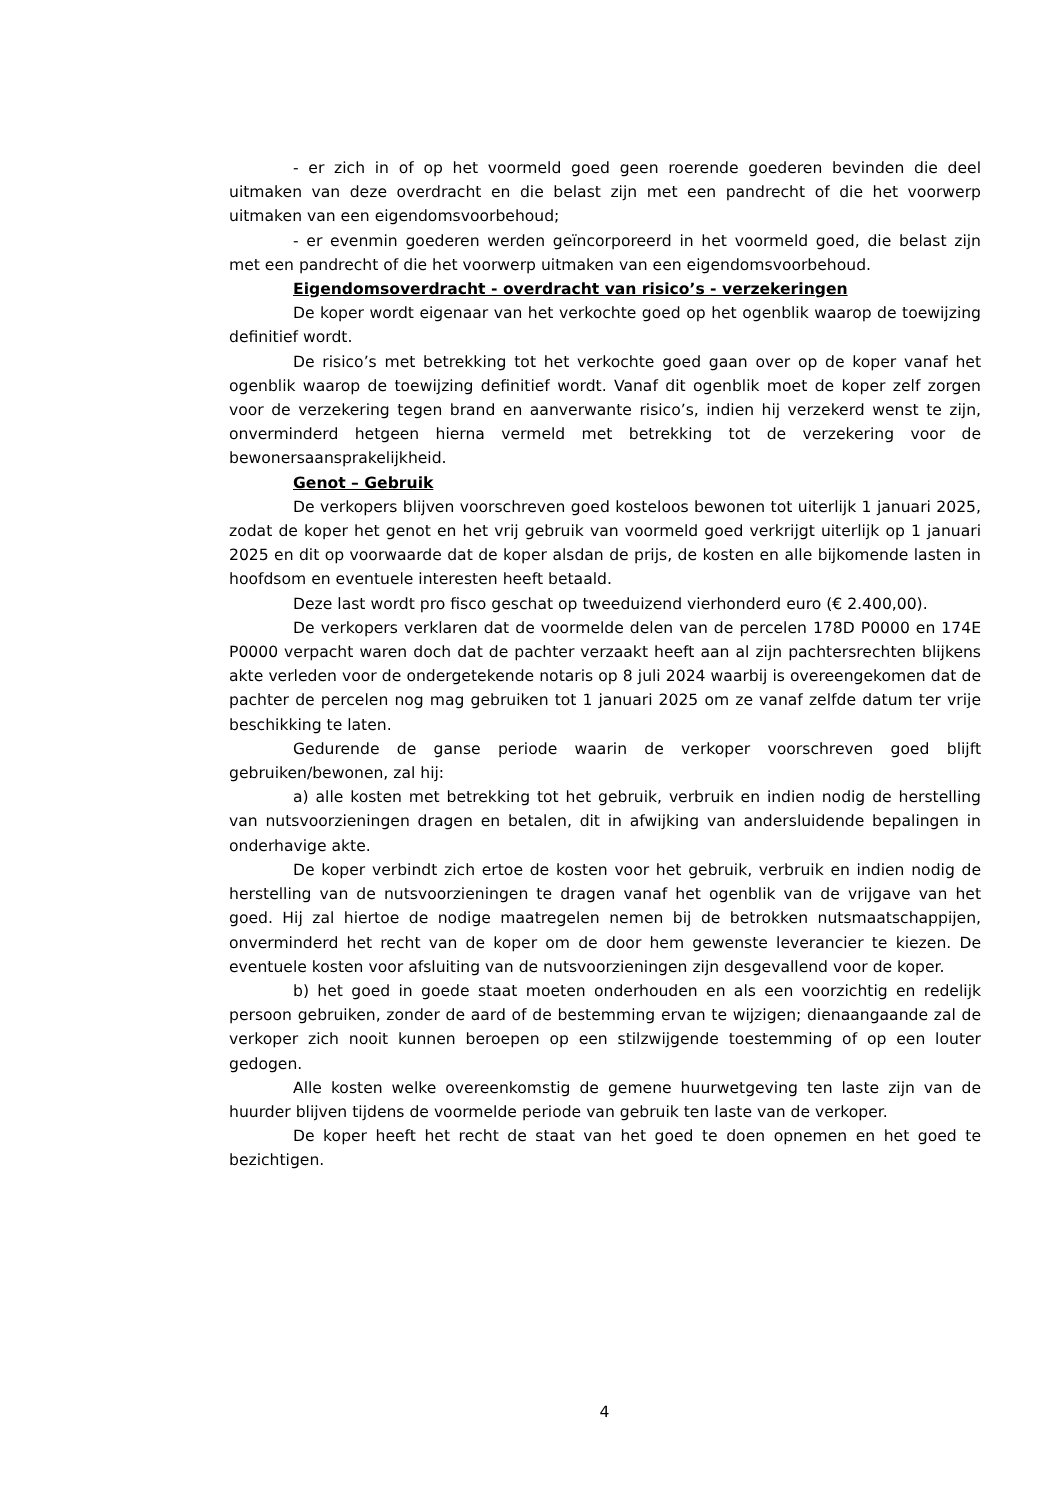- er zich in of op het voormeld goed geen roerende goederen bevinden die deel uitmaken van deze overdracht en die belast zijn met een pandrecht of die het voorwerp uitmaken van een eigendomsvoorbehoud;
- er evenmin goederen werden geïncorporeerd in het voormeld goed, die belast zijn met een pandrecht of die het voorwerp uitmaken van een eigendomsvoorbehoud.
Eigendomsoverdracht - overdracht van risico’s - verzekeringen
De koper wordt eigenaar van het verkochte goed op het ogenblik waarop de toewijzing definitief wordt.
De risico’s met betrekking tot het verkochte goed gaan over op de koper vanaf het ogenblik waarop de toewijzing definitief wordt. Vanaf dit ogenblik moet de koper zelf zorgen voor de verzekering tegen brand en aanverwante risico’s, indien hij verzekerd wenst te zijn, onverminderd hetgeen hierna vermeld met betrekking tot de verzekering voor de bewonersaansprakelijkheid.
Genot – Gebruik
De verkopers blijven voorschreven goed kosteloos bewonen tot uiterlijk 1 januari 2025, zodat de koper het genot en het vrij gebruik van voormeld goed verkrijgt uiterlijk op 1 januari 2025 en dit op voorwaarde dat de koper alsdan de prijs, de kosten en alle bijkomende lasten in hoofdsom en eventuele interesten heeft betaald.
Deze last wordt pro fisco geschat op tweeduizend vierhonderd euro (€ 2.400,00).
De verkopers verklaren dat de voormelde delen van de percelen 178D P0000 en 174E P0000 verpacht waren doch dat de pachter verzaakt heeft aan al zijn pachtersrechten blijkens akte verleden voor de ondergetekende notaris op 8 juli 2024 waarbij is overeengekomen dat de pachter de percelen nog mag gebruiken tot 1 januari 2025 om ze vanaf zelfde datum ter vrije beschikking te laten.
Gedurende de ganse periode waarin de verkoper voorschreven goed blijft gebruiken/bewonen, zal hij:
a) alle kosten met betrekking tot het gebruik, verbruik en indien nodig de herstelling van nutsvoorzieningen dragen en betalen, dit in afwijking van andersluidende bepalingen in onderhavige akte.
De koper verbindt zich ertoe de kosten voor het gebruik, verbruik en indien nodig de herstelling van de nutsvoorzieningen te dragen vanaf het ogenblik van de vrijgave van het goed. Hij zal hiertoe de nodige maatregelen nemen bij de betrokken nutsmaatschappijen, onverminderd het recht van de koper om de door hem gewenste leverancier te kiezen. De eventuele kosten voor afsluiting van de nutsvoorzieningen zijn desgevallend voor de koper.
b) het goed in goede staat moeten onderhouden en als een voorzichtig en redelijk persoon gebruiken, zonder de aard of de bestemming ervan te wijzigen; dienaangaande zal de verkoper zich nooit kunnen beroepen op een stilzwijgende toestemming of op een louter gedogen.
Alle kosten welke overeenkomstig de gemene huurwetgeving ten laste zijn van de huurder blijven tijdens de voormelde periode van gebruik ten laste van de verkoper.
De koper heeft het recht de staat van het goed te doen opnemen en het goed te bezichtigen.
4